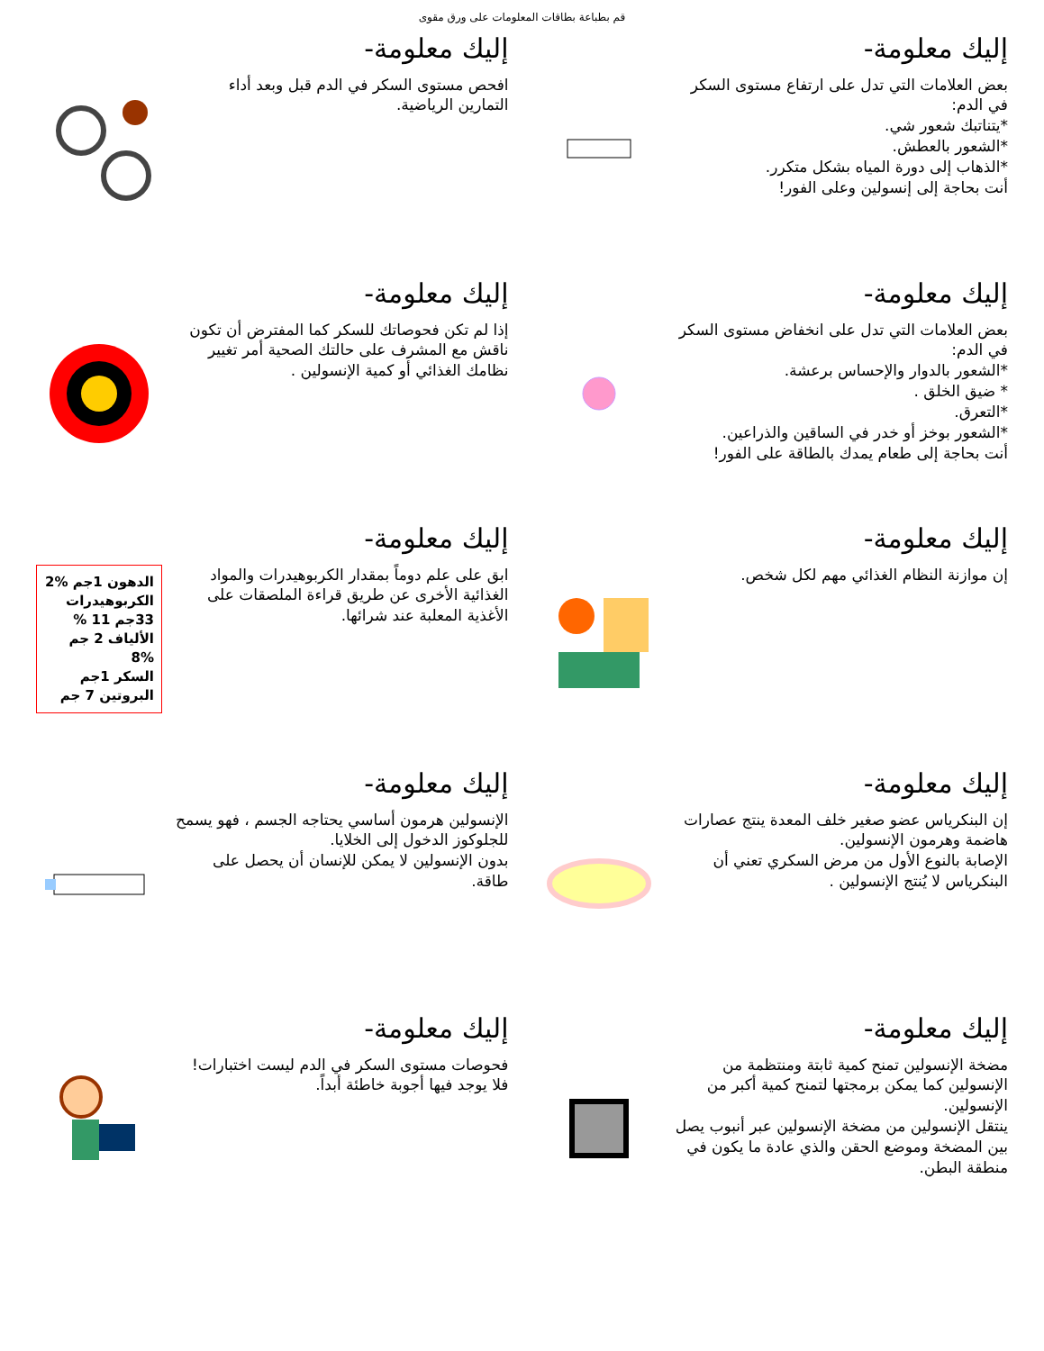قم بطباعة بطاقات المعلومات على ورق مقوى
إليك معلومة-
بعض العلامات التي تدل على ارتفاع مستوى السكر في الدم:
*يتناتبك شعور شي.
*الشعور بالعطش.
*الذهاب إلى دورة المياه بشكل متكرر.
أنت بحاجة إلى إنسولين وعلى الفور!
إليك معلومة-
افحص مستوى السكر في الدم قبل وبعد أداء التمارين الرياضية.
إليك معلومة-
بعض العلامات التي تدل على انخفاض مستوى السكر في الدم:
*الشعور بالدوار والإحساس برعشة.
* ضيق الخلق .
*التعرق.
*الشعور بوخز أو خدر في الساقين والذراعين.
أنت بحاجة إلى طعام يمدك بالطاقة على الفور!
إليك معلومة-
إذا لم تكن فحوصاتك للسكر كما المفترض أن تكون ناقش مع المشرف على حالتك الصحية أمر تغيير نظامك الغذائي أو كمية الإنسولين .
إليك معلومة-
إن موازنة النظام الغذائي مهم لكل شخص.
إليك معلومة-
ابق على علم دوماً بمقدار الكربوهيدرات والمواد الغذائية الأخرى عن طريق قراءة الملصقات على الأغذية المعلبة عند شرائها.
الدهون 1جم %2
الكربوهيدرات 33جم 11 %
الألياف 2 جم %8
السكر 1جم
البروتين 7 جم
إليك معلومة-
إن البنكرياس عضو صغير خلف المعدة ينتج عصارات هاضمة وهرمون الإنسولين.
الإصابة بالنوع الأول من مرض السكري تعني أن البنكرياس لا يُنتج الإنسولين .
إليك معلومة-
الإنسولين هرمون أساسي يحتاجه الجسم ، فهو يسمح للجلوكوز الدخول إلى الخلايا.
بدون الإنسولين لا يمكن للإنسان أن يحصل على طاقة.
إليك معلومة-
مضخة الإنسولين تمنح كمية ثابتة ومنتظمة من الإنسولين كما يمكن برمجتها لتمنح كمية أكبر من الإنسولين.
ينتقل الإنسولين من مضخة الإنسولين عبر أنبوب يصل بين المضخة وموضع الحقن والذي عادة ما يكون في منطقة البطن.
إليك معلومة-
فحوصات مستوى السكر في الدم ليست اختبارات! فلا يوجد فيها أجوبة خاطئة أبداً.